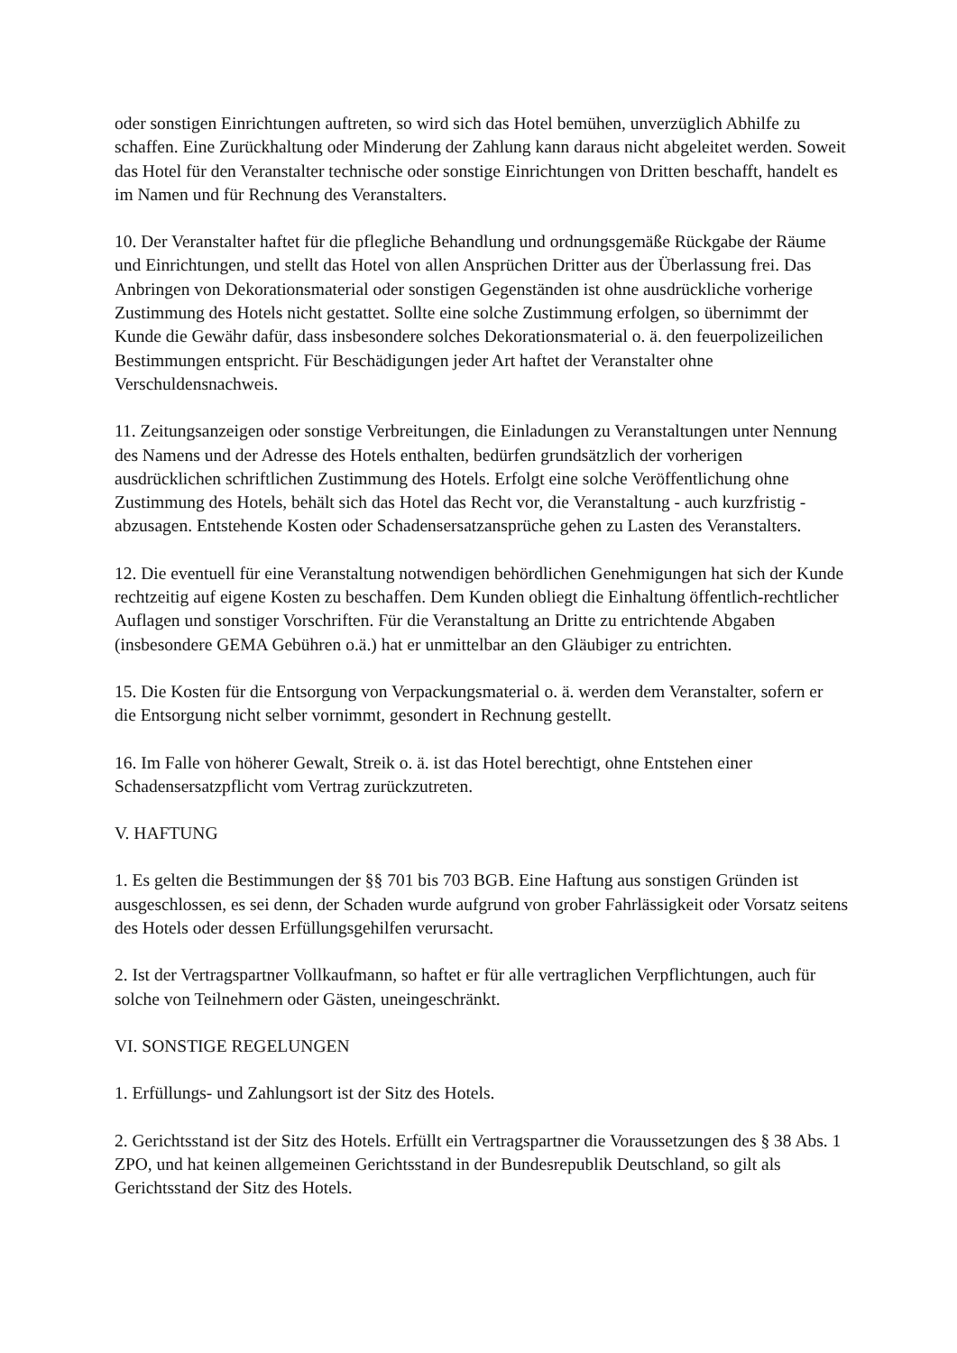oder sonstigen Einrichtungen auftreten, so wird sich das Hotel bemühen, unverzüglich Abhilfe zu schaffen. Eine Zurückhaltung oder Minderung der Zahlung kann daraus nicht abgeleitet werden. Soweit das Hotel für den Veranstalter technische oder sonstige Einrichtungen von Dritten beschafft, handelt es im Namen und für Rechnung des Veranstalters.
10. Der Veranstalter haftet für die pflegliche Behandlung und ordnungsgemäße Rückgabe der Räume und Einrichtungen, und stellt das Hotel von allen Ansprüchen Dritter aus der Überlassung frei. Das Anbringen von Dekorationsmaterial oder sonstigen Gegenständen ist ohne ausdrückliche vorherige Zustimmung des Hotels nicht gestattet. Sollte eine solche Zustimmung erfolgen, so übernimmt der Kunde die Gewähr dafür, dass insbesondere solches Dekorationsmaterial o. ä. den feuerpolizeilichen Bestimmungen entspricht. Für Beschädigungen jeder Art haftet der Veranstalter ohne Verschuldensnachweis.
11. Zeitungsanzeigen oder sonstige Verbreitungen, die Einladungen zu Veranstaltungen unter Nennung des Namens und der Adresse des Hotels enthalten, bedürfen grundsätzlich der vorherigen ausdrücklichen schriftlichen Zustimmung des Hotels. Erfolgt eine solche Veröffentlichung ohne Zustimmung des Hotels, behält sich das Hotel das Recht vor, die Veranstaltung - auch kurzfristig - abzusagen. Entstehende Kosten oder Schadensersatzansprüche gehen zu Lasten des Veranstalters.
12. Die eventuell für eine Veranstaltung notwendigen behördlichen Genehmigungen hat sich der Kunde rechtzeitig auf eigene Kosten zu beschaffen. Dem Kunden obliegt die Einhaltung öffentlich-rechtlicher Auflagen und sonstiger Vorschriften. Für die Veranstaltung an Dritte zu entrichtende Abgaben (insbesondere GEMA Gebühren o.ä.) hat er unmittelbar an den Gläubiger zu entrichten.
15. Die Kosten für die Entsorgung von Verpackungsmaterial o. ä. werden dem Veranstalter, sofern er die Entsorgung nicht selber vornimmt, gesondert in Rechnung gestellt.
16. Im Falle von höherer Gewalt, Streik o. ä. ist das Hotel berechtigt, ohne Entstehen einer Schadensersatzpflicht vom Vertrag zurückzutreten.
V. HAFTUNG
1. Es gelten die Bestimmungen der §§ 701 bis 703 BGB. Eine Haftung aus sonstigen Gründen ist ausgeschlossen, es sei denn, der Schaden wurde aufgrund von grober Fahrlässigkeit oder Vorsatz seitens des Hotels oder dessen Erfüllungsgehilfen verursacht.
2. Ist der Vertragspartner Vollkaufmann, so haftet er für alle vertraglichen Verpflichtungen, auch für solche von Teilnehmern oder Gästen, uneingeschränkt.
VI. SONSTIGE REGELUNGEN
1. Erfüllungs- und Zahlungsort ist der Sitz des Hotels.
2. Gerichtsstand ist der Sitz des Hotels. Erfüllt ein Vertragspartner die Voraussetzungen des § 38 Abs. 1 ZPO, und hat keinen allgemeinen Gerichtsstand in der Bundesrepublik Deutschland, so gilt als Gerichtsstand der Sitz des Hotels.